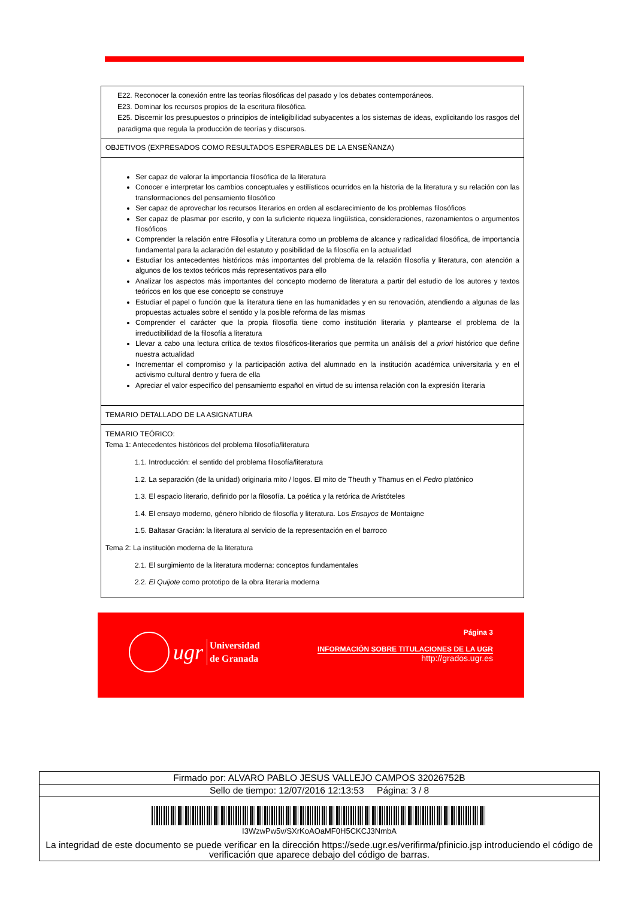| E22. Reconocer la conexión entre las teorías filosóficas del pasado y los debates contemporáneos. E23. Dominar los recursos propios de la escritura filosófica. E25. Discernir los presupuestos o principios de inteligibilidad subyacentes a los sistemas de ideas, explicitando los rasgos del paradigma que regula la producción de teorías y discursos. |
| OBJETIVOS (EXPRESADOS COMO RESULTADOS ESPERABLES DE LA ENSEÑANZA) |
| Ser capaz de valorar la importancia filosófica de la literatura Conocer e interpretar los cambios conceptuales y estilísticos ocurridos en la historia de la literatura y su relación con las transformaciones del pensamiento filosófico Ser capaz de aprovechar los recursos literarios en orden al esclarecimiento de los problemas filosóficos Ser capaz de plasmar por escrito, y con la suficiente riqueza lingüística, consideraciones, razonamientos o argumentos filosóficos Comprender la relación entre Filosofía y Literatura como un problema de alcance y radicalidad filosófica, de importancia fundamental para la aclaración del estatuto y posibilidad de la filosofía en la actualidad Estudiar los antecedentes históricos más importantes del problema de la relación filosofía y literatura, con atención a algunos de los textos teóricos más representativos para ello Analizar los aspectos más importantes del concepto moderno de literatura a partir del estudio de los autores y textos teóricos en los que ese concepto se construye Estudiar el papel o función que la literatura tiene en las humanidades y en su renovación, atendiendo a algunas de las propuestas actuales sobre el sentido y la posible reforma de las mismas Comprender el carácter que la propia filosofía tiene como institución literaria y plantearse el problema de la irreductibilidad de la filosofía a literatura Llevar a cabo una lectura crítica de textos filosóficos-literarios que permita un análisis del a priori histórico que define nuestra actualidad Incrementar el compromiso y la participación activa del alumnado en la institución académica universitaria y en el activismo cultural dentro y fuera de ella Apreciar el valor específico del pensamiento español en virtud de su intensa relación con la expresión literaria |
| TEMARIO DETALLADO DE LA ASIGNATURA |
| TEMARIO TEÓRICO: Tema 1: Antecedentes históricos del problema filosofía/literatura 1.1. Introducción: el sentido del problema filosofía/literatura 1.2. La separación (de la unidad) originaria mito / logos. El mito de Theuth y Thamus en el Fedro platónico 1.3. El espacio literario, definido por la filosofía. La poética y la retórica de Aristóteles 1.4. El ensayo moderno, género híbrido de filosofía y literatura. Los Ensayos de Montaigne 1.5. Baltasar Gracián: la literatura al servicio de la representación en el barroco Tema 2: La institución moderna de la literatura 2.1. El surgimiento de la literatura moderna: conceptos fundamentales 2.2. El Quijote como prototipo de la obra literaria moderna |
ugr
Universidad
de Granada
Página 3
INFORMACIÓN SOBRE TITULACIONES DE LA UGR
http://grados.ugr.es
| Firmado por: ALVARO PABLO JESUS VALLEJO CAMPOS 32026752B |
| Sello de tiempo: 12/07/2016 12:13:53 Página: 3 / 8 |
| I3WzwPw5v/SXrKoAOaMF0H5CKCJ3NmbA La integridad de este documento se puede verificar en la dirección https://sede.ugr.es/verifirma/pfinicio.jsp introduciendo el código de verificación que aparece debajo del código de barras. |